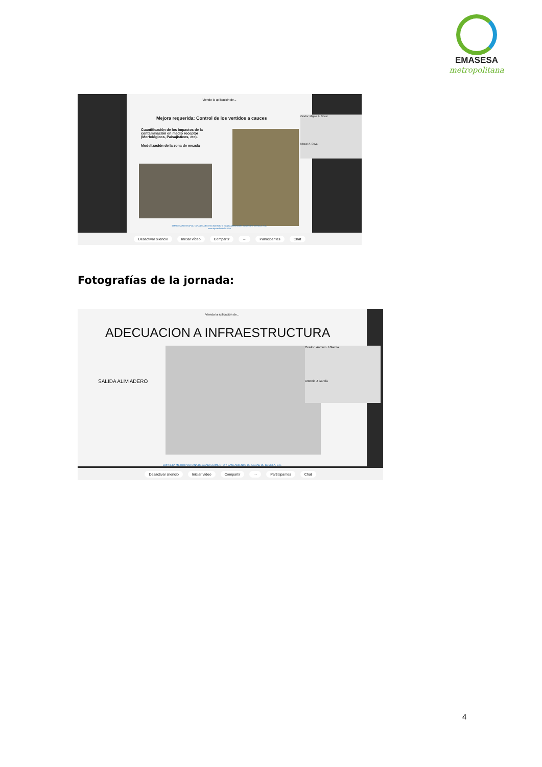EMASESA
metropolitana
Viendo la aplicación de...
Mejora requerida: Control de los vertidos a cauces
Cuantificación de los impactos de la contaminación en medio receptor (Morfológicos, Paisajísticos, etc).
Modelización de la zona de mezcla
EMPRESA METROPOLITANA DE ABASTECIMIENTO Y SANEAMIENTO DE AGUAS DE SEVILLA, S.A.
www.aguasdesevilla.com
Orador: Miguel A. Doval
Miguel A. Doval
Desactivar silencio Iniciar vídeo Compartir ··· Participantes Chat
Fotografías de la jornada:
Viendo la aplicación de...
ADECUACION A INFRAESTRUCTURA
SALIDA ALIVIADERO
EMPRESA METROPOLITANA DE ABASTECIMIENTO Y SANEAMIENTO DE AGUAS DE SEVILLA, S.A.
Orador: Antonio J García
Antonio J García
Desactivar silencio Iniciar vídeo Compartir ··· Participantes Chat
4